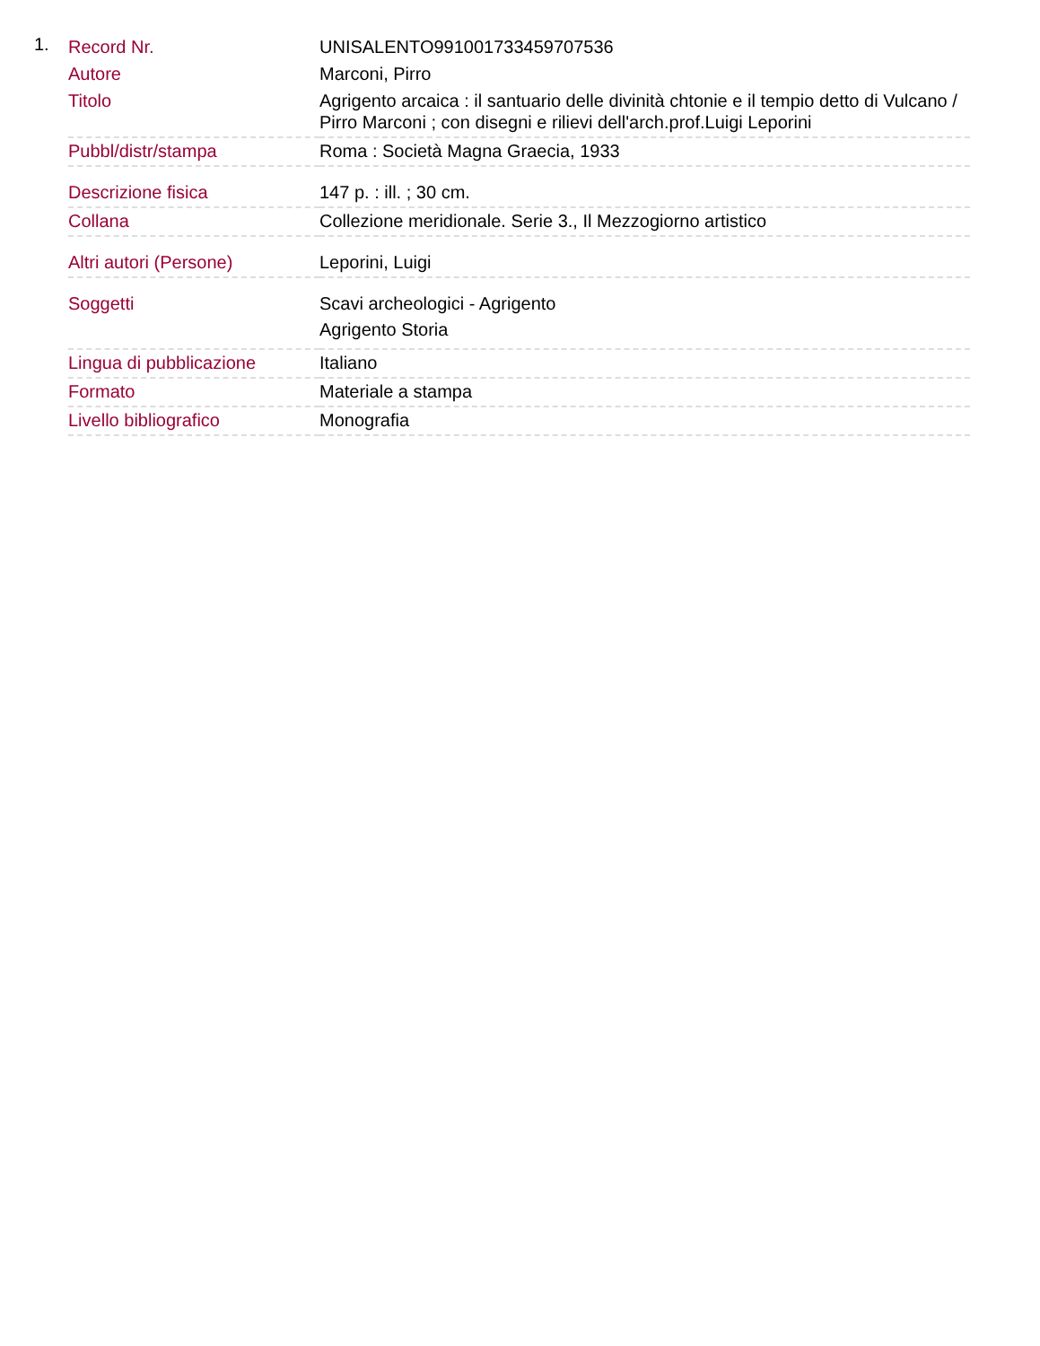1.
| Record Nr. | UNISALENTO991001733459707536 |
| Autore | Marconi, Pirro |
| Titolo | Agrigento arcaica : il santuario delle divinità chtonie e il tempio detto di Vulcano / Pirro Marconi ; con disegni e rilievi dell'arch.prof.Luigi Leporini |
| Pubbl/distr/stampa | Roma : Società Magna Graecia, 1933 |
| Descrizione fisica | 147 p. : ill. ; 30 cm. |
| Collana | Collezione meridionale. Serie 3., Il Mezzogiorno artistico |
| Altri autori (Persone) | Leporini, Luigi |
| Soggetti | Scavi archeologici - Agrigento Agrigento Storia |
| Lingua di pubblicazione | Italiano |
| Formato | Materiale a stampa |
| Livello bibliografico | Monografia |